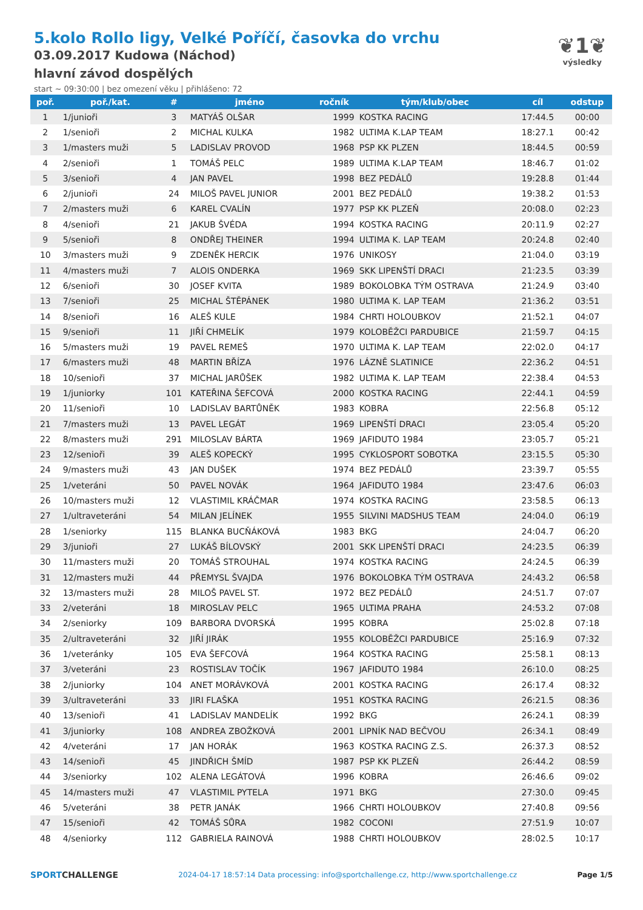❦1❦
výsledky
5.kolo Rollo ligy, Velké Poříčí, časovka do vrchu
03.09.2017 Kudowa (Náchod)
hlavní závod dospělých
start ~ 09:30:00 | bez omezení věku | přihlášeno: 72
| poř. | poř./kat. | # | jméno | ročník | tým/klub/obec | cíl | odstup |
| --- | --- | --- | --- | --- | --- | --- | --- |
| 1 | 1/junioři | 3 | MATYÁŠ OLŠAR | 1999 | KOSTKA RACING | 17:44.5 | 00:00 |
| 2 | 1/senioři | 2 | MICHAL KULKA | 1982 | ULTIMA K.LAP TEAM | 18:27.1 | 00:42 |
| 3 | 1/masters muži | 5 | LADISLAV PROVOD | 1968 | PSP KK PLZEN | 18:44.5 | 00:59 |
| 4 | 2/senioři | 1 | TOMÁŠ PELC | 1989 | ULTIMA K.LAP TEAM | 18:46.7 | 01:02 |
| 5 | 3/senioři | 4 | JAN PAVEL | 1998 | BEZ PEDÁLŮ | 19:28.8 | 01:44 |
| 6 | 2/junioři | 24 | MILOŠ PAVEL JUNIOR | 2001 | BEZ PEDÁLŮ | 19:38.2 | 01:53 |
| 7 | 2/masters muži | 6 | KAREL CVALÍN | 1977 | PSP KK PLZEŇ | 20:08.0 | 02:23 |
| 8 | 4/senioři | 21 | JAKUB ŠVÉDA | 1994 | KOSTKA RACING | 20:11.9 | 02:27 |
| 9 | 5/senioři | 8 | ONDŘEJ THEINER | 1994 | ULTIMA K. LAP TEAM | 20:24.8 | 02:40 |
| 10 | 3/masters muži | 9 | ZDENĚK HERCIK | 1976 | UNIKOSY | 21:04.0 | 03:19 |
| 11 | 4/masters muži | 7 | ALOIS ONDERKA | 1969 | SKK LIPENŠTÍ DRACI | 21:23.5 | 03:39 |
| 12 | 6/senioři | 30 | JOSEF KVITA | 1989 | BOKOLOBKA TÝM OSTRAVA | 21:24.9 | 03:40 |
| 13 | 7/senioři | 25 | MICHAL ŠTĚPÁNEK | 1980 | ULTIMA K. LAP TEAM | 21:36.2 | 03:51 |
| 14 | 8/senioři | 16 | ALEŠ KULE | 1984 | CHRTI HOLOUBKOV | 21:52.1 | 04:07 |
| 15 | 9/senioři | 11 | JIŘÍ CHMELÍK | 1979 | KOLOBĚŽCI PARDUBICE | 21:59.7 | 04:15 |
| 16 | 5/masters muži | 19 | PAVEL REMEŠ | 1970 | ULTIMA K. LAP TEAM | 22:02.0 | 04:17 |
| 17 | 6/masters muži | 48 | MARTIN BŘÍZA | 1976 | LÁZNĚ SLATINICE | 22:36.2 | 04:51 |
| 18 | 10/senioři | 37 | MICHAL JARŮŠEK | 1982 | ULTIMA K. LAP TEAM | 22:38.4 | 04:53 |
| 19 | 1/juniorky | 101 | KATEŘINA ŠEFCOVÁ | 2000 | KOSTKA RACING | 22:44.1 | 04:59 |
| 20 | 11/senioři | 10 | LADISLAV BARTŮNĚK | 1983 | KOBRA | 22:56.8 | 05:12 |
| 21 | 7/masters muži | 13 | PAVEL LEGÁT | 1969 | LIPENŠTÍ DRACI | 23:05.4 | 05:20 |
| 22 | 8/masters muži | 291 | MILOSLAV BÁRTA | 1969 | JAFIDUTO 1984 | 23:05.7 | 05:21 |
| 23 | 12/senioři | 39 | ALEŠ KOPECKÝ | 1995 | CYKLOSPORT SOBOTKA | 23:15.5 | 05:30 |
| 24 | 9/masters muži | 43 | JAN DUŠEK | 1974 | BEZ PEDÁLŮ | 23:39.7 | 05:55 |
| 25 | 1/veteráni | 50 | PAVEL NOVÁK | 1964 | JAFIDUTO 1984 | 23:47.6 | 06:03 |
| 26 | 10/masters muži | 12 | VLASTIMIL KRÁČMAR | 1974 | KOSTKA RACING | 23:58.5 | 06:13 |
| 27 | 1/ultraveteráni | 54 | MILAN JELÍNEK | 1955 | SILVINI MADSHUS TEAM | 24:04.0 | 06:19 |
| 28 | 1/seniorky | 115 | BLANKA BUCŇÁKOVÁ | 1983 | BKG | 24:04.7 | 06:20 |
| 29 | 3/junioři | 27 | LUKÁŠ BÍLOVSKÝ | 2001 | SKK LIPENŠTÍ DRACI | 24:23.5 | 06:39 |
| 30 | 11/masters muži | 20 | TOMÁŠ STROUHAL | 1974 | KOSTKA RACING | 24:24.5 | 06:39 |
| 31 | 12/masters muži | 44 | PŘEMYSL ŠVAJDA | 1976 | BOKOLOBKA TÝM OSTRAVA | 24:43.2 | 06:58 |
| 32 | 13/masters muži | 28 | MILOŠ PAVEL ST. | 1972 | BEZ PEDÁLŮ | 24:51.7 | 07:07 |
| 33 | 2/veteráni | 18 | MIROSLAV PELC | 1965 | ULTIMA PRAHA | 24:53.2 | 07:08 |
| 34 | 2/seniorky | 109 | BARBORA DVORSKÁ | 1995 | KOBRA | 25:02.8 | 07:18 |
| 35 | 2/ultraveteráni | 32 | JIŘÍ JIRÁK | 1955 | KOLOBĚŽCI PARDUBICE | 25:16.9 | 07:32 |
| 36 | 1/veteránky | 105 | EVA ŠEFCOVÁ | 1964 | KOSTKA RACING | 25:58.1 | 08:13 |
| 37 | 3/veteráni | 23 | ROSTISLAV TOČÍK | 1967 | JAFIDUTO 1984 | 26:10.0 | 08:25 |
| 38 | 2/juniorky | 104 | ANET MORÁVKOVÁ | 2001 | KOSTKA RACING | 26:17.4 | 08:32 |
| 39 | 3/ultraveteráni | 33 | JIRI FLAŠKA | 1951 | KOSTKA RACING | 26:21.5 | 08:36 |
| 40 | 13/senioři | 41 | LADISLAV MANDELÍK | 1992 | BKG | 26:24.1 | 08:39 |
| 41 | 3/juniorky | 108 | ANDREA ZBOŽKOVÁ | 2001 | LIPNÍK NAD BEČVOU | 26:34.1 | 08:49 |
| 42 | 4/veteráni | 17 | JAN HORÁK | 1963 | KOSTKA RACING Z.S. | 26:37.3 | 08:52 |
| 43 | 14/senioři | 45 | JINDŘICH ŠMÍD | 1987 | PSP KK PLZEŇ | 26:44.2 | 08:59 |
| 44 | 3/seniorky | 102 | ALENA LEGÁTOVÁ | 1996 | KOBRA | 26:46.6 | 09:02 |
| 45 | 14/masters muži | 47 | VLASTIMIL PYTELA | 1971 | BKG | 27:30.0 | 09:45 |
| 46 | 5/veteráni | 38 | PETR JANÁK | 1966 | CHRTI HOLOUBKOV | 27:40.8 | 09:56 |
| 47 | 15/senioři | 42 | TOMÁŠ SŮRA | 1982 | COCONI | 27:51.9 | 10:07 |
| 48 | 4/seniorky | 112 | GABRIELA RAINOVÁ | 1988 | CHRTI HOLOUBKOV | 28:02.5 | 10:17 |
SPORTCHALLENGE 2024-04-17 18:57:14 Data processing: info@sportchallenge.cz, http://www.sportchallenge.cz Page 1/5